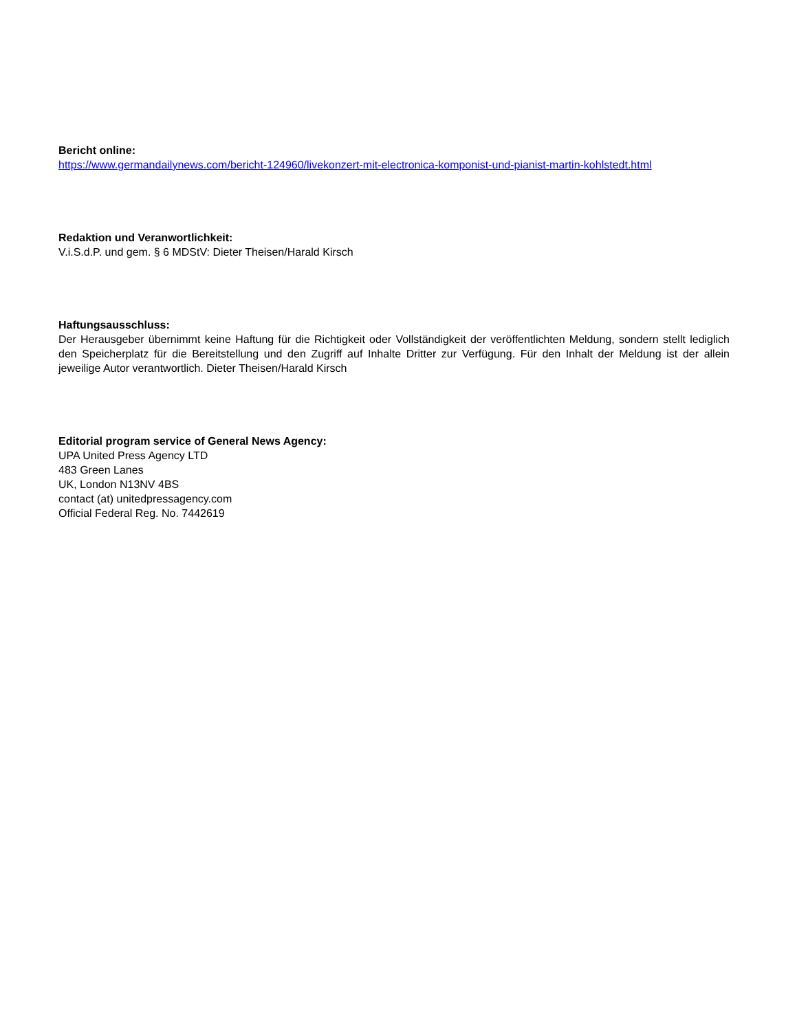Bericht online:
https://www.germandailynews.com/bericht-124960/livekonzert-mit-electronica-komponist-und-pianist-martin-kohlstedt.html
Redaktion und Veranwortlichkeit:
V.i.S.d.P. und gem. § 6 MDStV: Dieter Theisen/Harald Kirsch
Haftungsausschluss:
Der Herausgeber übernimmt keine Haftung für die Richtigkeit oder Vollständigkeit der veröffentlichten Meldung, sondern stellt lediglich den Speicherplatz für die Bereitstellung und den Zugriff auf Inhalte Dritter zur Verfügung. Für den Inhalt der Meldung ist der allein jeweilige Autor verantwortlich. Dieter Theisen/Harald Kirsch
Editorial program service of General News Agency:
UPA United Press Agency LTD
483 Green Lanes
UK, London N13NV 4BS
contact (at) unitedpressagency.com
Official Federal Reg. No. 7442619